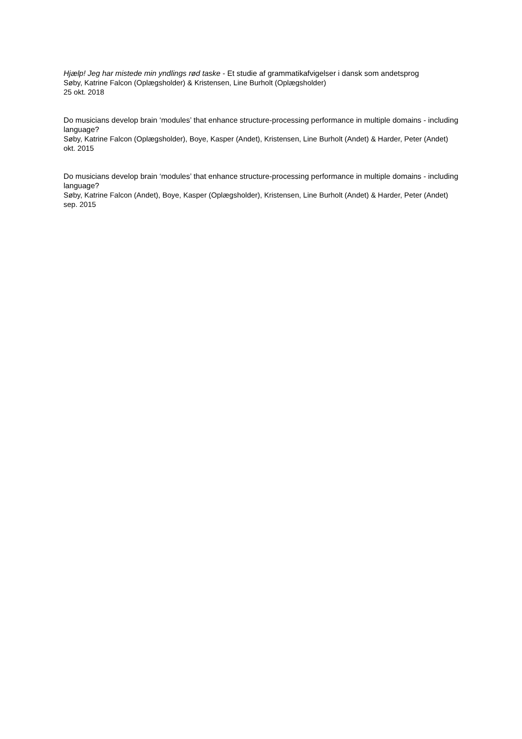Hjælp! Jeg har mistede min yndlings rød taske - Et studie af grammatikafvigelser i dansk som andetsprog
Søby, Katrine Falcon (Oplægsholder) & Kristensen, Line Burholt (Oplægsholder)
25 okt. 2018
Do musicians develop brain ‘modules’ that enhance structure-processing performance in multiple domains - including language?
Søby, Katrine Falcon (Oplægsholder), Boye, Kasper (Andet), Kristensen, Line Burholt (Andet) & Harder, Peter (Andet)
okt. 2015
Do musicians develop brain ‘modules’ that enhance structure-processing performance in multiple domains - including language?
Søby, Katrine Falcon (Andet), Boye, Kasper (Oplægsholder), Kristensen, Line Burholt (Andet) & Harder, Peter (Andet)
sep. 2015